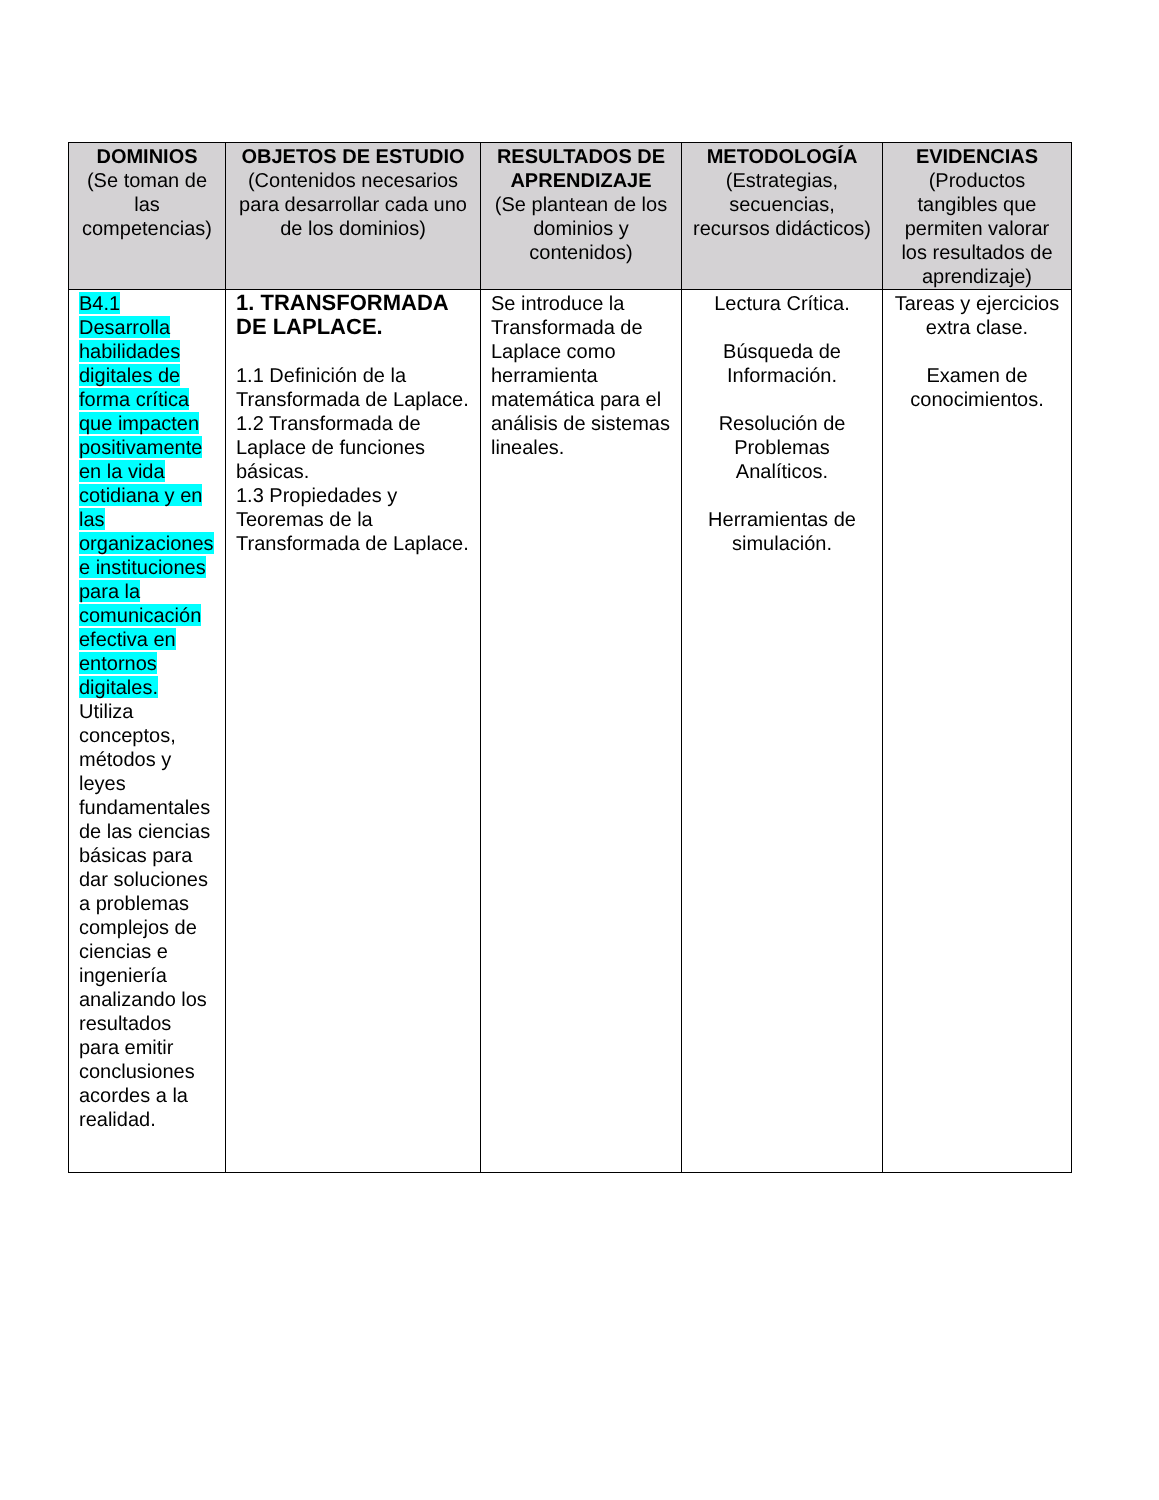| DOMINIOS (Se toman de las competencias) | OBJETOS DE ESTUDIO (Contenidos necesarios para desarrollar cada uno de los dominios) | RESULTADOS DE APRENDIZAJE (Se plantean de los dominios y contenidos) | METODOLOGÍA (Estrategias, secuencias, recursos didácticos) | EVIDENCIAS (Productos tangibles que permiten valorar los resultados de aprendizaje) |
| --- | --- | --- | --- | --- |
| B4.1 Desarrolla habilidades digitales de forma crítica que impacten positivamente en la vida cotidiana y en las organizaciones e instituciones para la comunicación efectiva en entornos digitales. Utiliza conceptos, métodos y leyes fundamentales de las ciencias básicas para dar soluciones a problemas complejos de ciencias e ingeniería analizando los resultados para emitir conclusiones acordes a la realidad. | 1. TRANSFORMADA DE LAPLACE. 1.1 Definición de la Transformada de Laplace. 1.2 Transformada de Laplace de funciones básicas. 1.3 Propiedades y Teoremas de la Transformada de Laplace. | Se introduce la Transformada de Laplace como herramienta matemática para el análisis de sistemas lineales. | Lectura Crítica. Búsqueda de Información. Resolución de Problemas Analíticos. Herramientas de simulación. | Tareas y ejercicios extra clase. Examen de conocimientos. |